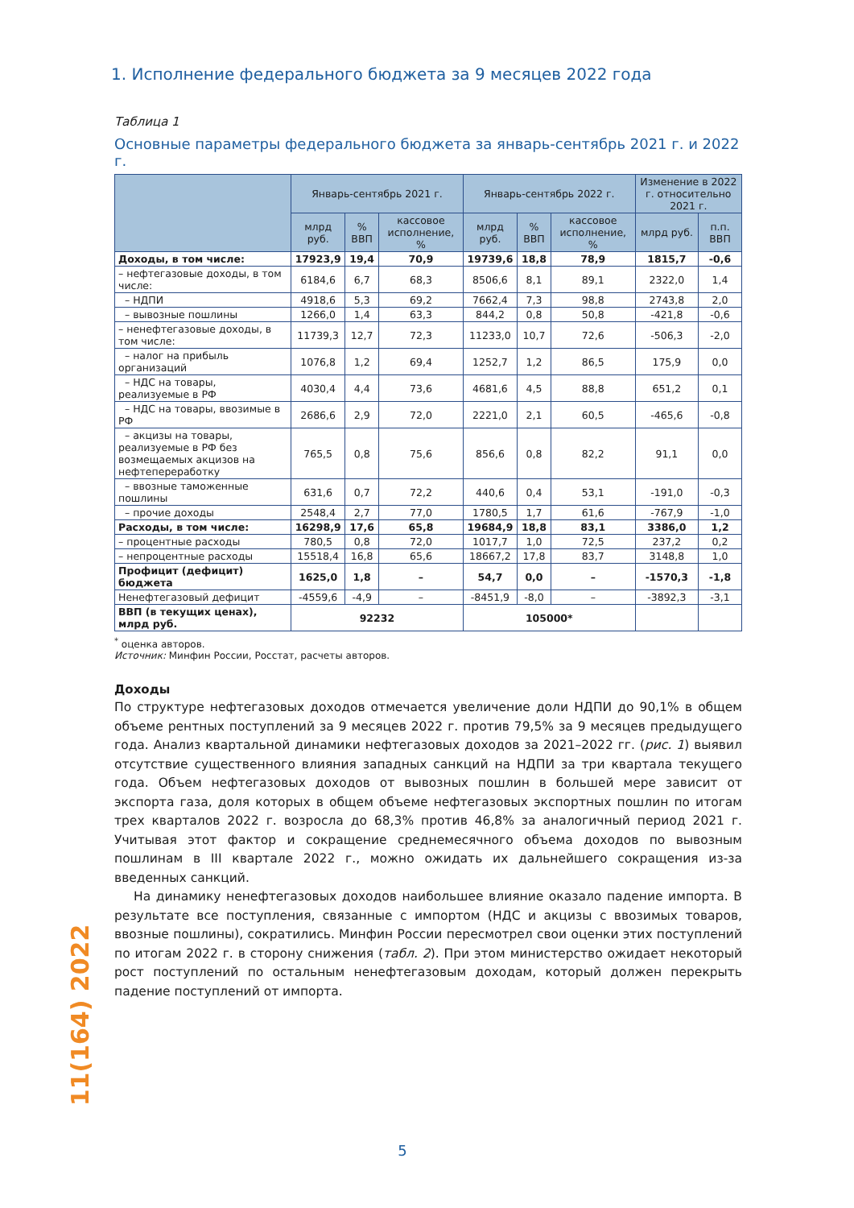1. Исполнение федерального бюджета за 9 месяцев 2022 года
Таблица 1
Основные параметры федерального бюджета за январь-сентябрь 2021 г. и 2022 г.
| | Январь-сентябрь 2021 г. | | | Январь-сентябрь 2022 г. | | | Изменение в 2022 г. относительно 2021 г. | |
| --- | --- | --- | --- | --- | --- | --- | --- | --- |
| | млрд руб. | % ВВП | кассовое исполнение, % | млрд руб. | % ВВП | кассовое исполнение, % | млрд руб. | п.п. ВВП |
| Доходы, в том числе: | 17923,9 | 19,4 | 70,9 | 19739,6 | 18,8 | 78,9 | 1815,7 | -0,6 |
| – нефтегазовые доходы, в том числе: | 6184,6 | 6,7 | 68,3 | 8506,6 | 8,1 | 89,1 | 2322,0 | 1,4 |
| – НДПИ | 4918,6 | 5,3 | 69,2 | 7662,4 | 7,3 | 98,8 | 2743,8 | 2,0 |
| – вывозные пошлины | 1266,0 | 1,4 | 63,3 | 844,2 | 0,8 | 50,8 | -421,8 | -0,6 |
| – ненефтегазовые доходы, в том числе: | 11739,3 | 12,7 | 72,3 | 11233,0 | 10,7 | 72,6 | -506,3 | -2,0 |
| – налог на прибыль организаций | 1076,8 | 1,2 | 69,4 | 1252,7 | 1,2 | 86,5 | 175,9 | 0,0 |
| – НДС на товары, реализуемые в РФ | 4030,4 | 4,4 | 73,6 | 4681,6 | 4,5 | 88,8 | 651,2 | 0,1 |
| – НДС на товары, ввозимые в РФ | 2686,6 | 2,9 | 72,0 | 2221,0 | 2,1 | 60,5 | -465,6 | -0,8 |
| – акцизы на товары, реализуемые в РФ без возмещаемых акцизов на нефтепереработку | 765,5 | 0,8 | 75,6 | 856,6 | 0,8 | 82,2 | 91,1 | 0,0 |
| – ввозные таможенные пошлины | 631,6 | 0,7 | 72,2 | 440,6 | 0,4 | 53,1 | -191,0 | -0,3 |
| – прочие доходы | 2548,4 | 2,7 | 77,0 | 1780,5 | 1,7 | 61,6 | -767,9 | -1,0 |
| Расходы, в том числе: | 16298,9 | 17,6 | 65,8 | 19684,9 | 18,8 | 83,1 | 3386,0 | 1,2 |
| – процентные расходы | 780,5 | 0,8 | 72,0 | 1017,7 | 1,0 | 72,5 | 237,2 | 0,2 |
| – непроцентные расходы | 15518,4 | 16,8 | 65,6 | 18667,2 | 17,8 | 83,7 | 3148,8 | 1,0 |
| Профицит (дефицит) бюджета | 1625,0 | 1,8 | – | 54,7 | 0,0 | – | -1570,3 | -1,8 |
| Ненефтегазовый дефицит | -4559,6 | -4,9 | – | -8451,9 | -8,0 | – | -3892,3 | -3,1 |
| ВВП (в текущих ценах), млрд руб. | 92232 | | | 105000* | | | | |
<sup>*</sup> оценка авторов.
Источник: Минфин России, Росстат, расчеты авторов.
Доходы
По структуре нефтегазовых доходов отмечается увеличение доли НДПИ до 90,1% в общем объеме рентных поступлений за 9 месяцев 2022 г. против 79,5% за 9 месяцев предыдущего года. Анализ квартальной динамики нефтегазовых доходов за 2021–2022 гг. (рис. 1) выявил отсутствие существенного влияния западных санкций на НДПИ за три квартала текущего года. Объем нефтегазовых доходов от вывозных пошлин в большей мере зависит от экспорта газа, доля которых в общем объеме нефтегазовых экспортных пошлин по итогам трех кварталов 2022 г. возросла до 68,3% против 46,8% за аналогичный период 2021 г. Учитывая этот фактор и сокращение среднемесячного объема доходов по вывозным пошлинам в III квартале 2022 г., можно ожидать их дальнейшего сокращения из-за введенных санкций.
На динамику ненефтегазовых доходов наибольшее влияние оказало падение импорта. В результате все поступления, связанные с импортом (НДС и акцизы с ввозимых товаров, ввозные пошлины), сократились. Минфин России пересмотрел свои оценки этих поступлений по итогам 2022 г. в сторону снижения (табл. 2). При этом министерство ожидает некоторый рост поступлений по остальным ненефтегазовым доходам, который должен перекрыть падение поступлений от импорта.
11(164) 2022
5